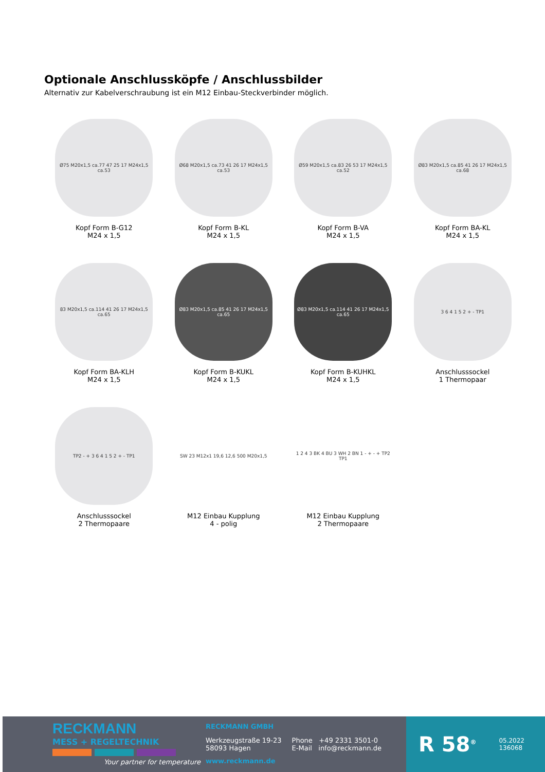Optionale Anschlussköpfe / Anschlussbilder
Alternativ zur Kabelverschraubung ist ein M12 Einbau-Steckverbinder möglich.
Ø75 M20x1,5 ca.77 47 25 17 M24x1,5 ca.53
Kopf Form B-G12
M24 x 1,5
Ø68 M20x1,5 ca.73 41 26 17 M24x1,5 ca.53
Kopf Form B-KL
M24 x 1,5
Ø59 M20x1,5 ca.83 26 53 17 M24x1,5 ca.52
Kopf Form B-VA
M24 x 1,5
Ø83 M20x1,5 ca.85 41 26 17 M24x1,5 ca.68
Kopf Form BA-KL
M24 x 1,5
83 M20x1,5 ca.114 41 26 17 M24x1,5 ca.65
Kopf Form BA-KLH
M24 x 1,5
Ø83 M20x1,5 ca.85 41 26 17 M24x1,5 ca.65
Kopf Form B-KUKL
M24 x 1,5
Ø83 M20x1,5 ca.114 41 26 17 M24x1,5 ca.65
Kopf Form B-KUHKL
M24 x 1,5
3 6 4 1 5 2 + - TP1
Anschlusssockel
1 Thermopaar
TP2 - + 3 6 4 1 5 2 + - TP1
Anschlusssockel
2 Thermopaare
SW 23 M12x1 19,6 12,6 500 M20x1,5
M12 Einbau Kupplung
4 - polig
1 2 4 3 BK 4 BU 3 WH 2 BN 1 - + - + TP2 TP1
M12 Einbau Kupplung
2 Thermopaare
RECKMANN
MESS + REGELTECHNIK
Your partner for temperature
RECKMANN GMBH
Werkzeugstraße 19-23
58093 Hagen
Phone +49 2331 3501-0
E-Mail info@reckmann.de
www.reckmann.de
R 58<sup>®</sup> 05.2022
136068